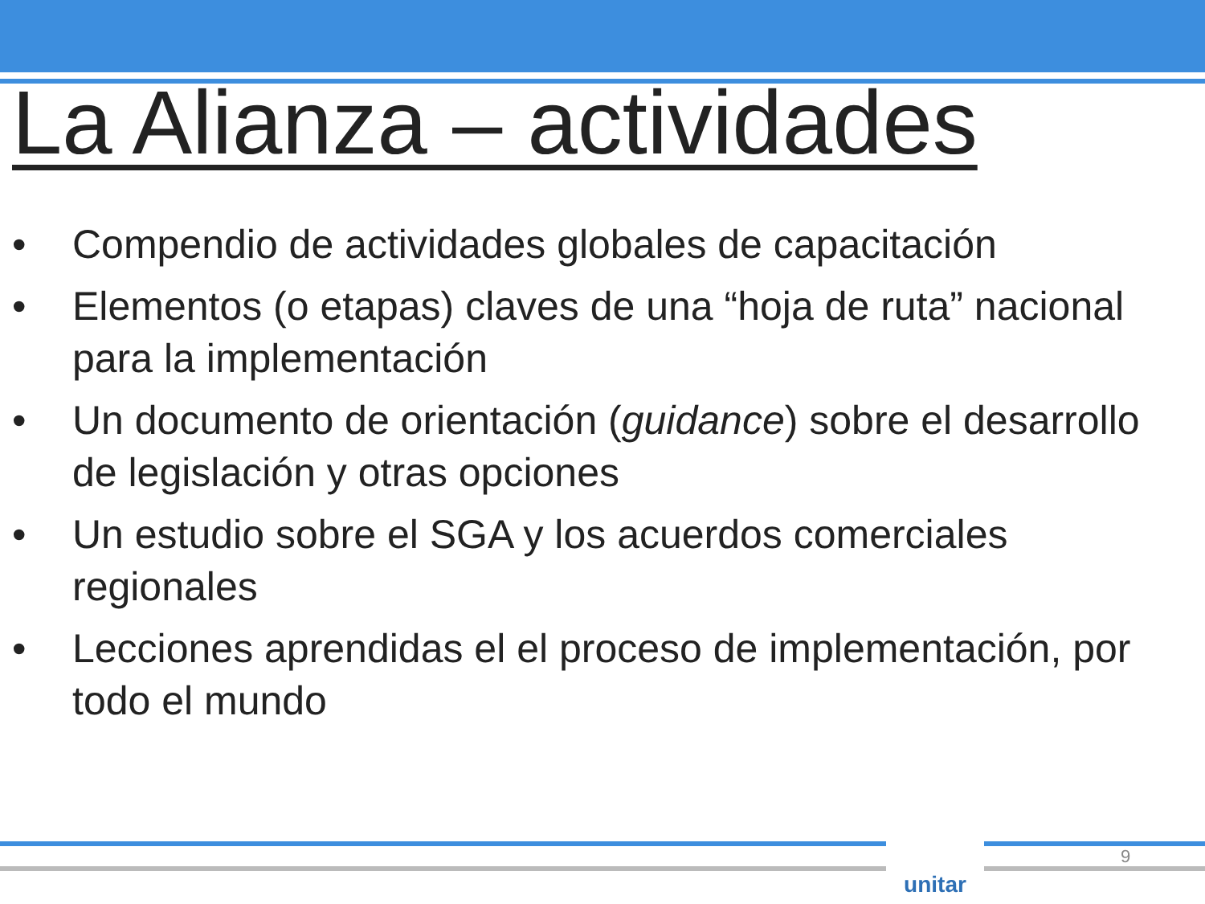La Alianza – actividades
• Compendio de actividades globales de capacitación
• Elementos (o etapas) claves de una “hoja de ruta” nacional para la implementación
• Un documento de orientación (guidance) sobre el desarrollo de legislación y otras opciones
• Un estudio sobre el SGA y los acuerdos comerciales regionales
• Lecciones aprendidas el el proceso de implementación, por todo el mundo
unitar 9